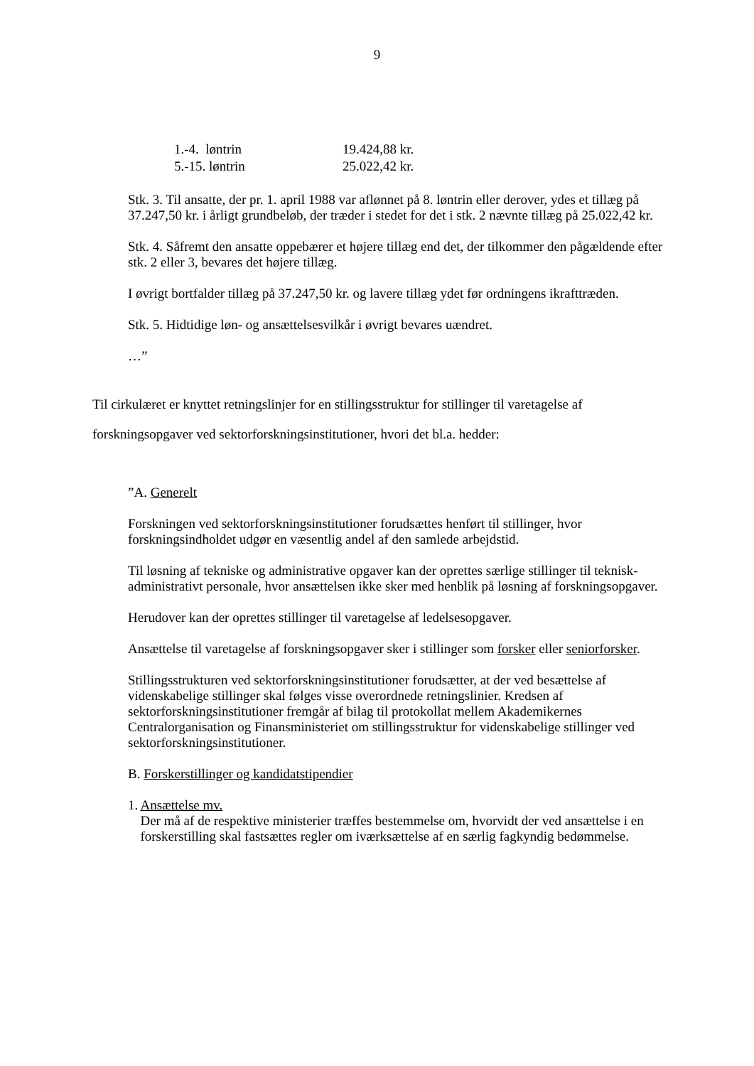9
| 1.-4. løntrin | 19.424,88 kr. |
| 5.-15. løntrin | 25.022,42 kr. |
Stk. 3. Til ansatte, der pr. 1. april 1988 var aflønnet på 8. løntrin eller derover, ydes et tillæg på 37.247,50 kr. i årligt grundbeløb, der træder i stedet for det i stk. 2 nævnte tillæg på 25.022,42 kr.
Stk. 4. Såfremt den ansatte oppebærer et højere tillæg end det, der tilkommer den pågældende efter stk. 2 eller 3, bevares det højere tillæg.
I øvrigt bortfalder tillæg på 37.247,50 kr. og lavere tillæg ydet før ordningens ikrafttræden.
Stk. 5. Hidtidige løn- og ansættelsesvilkår i øvrigt bevares uændret.
…”
Til cirkulæret er knyttet retningslinjer for en stillingsstruktur for stillinger til varetagelse af forskningsopgaver ved sektorforskningsinstitutioner, hvori det bl.a. hedder:
”A. Generelt
Forskningen ved sektorforskningsinstitutioner forudsættes henført til stillinger, hvor forskningsindholdet udgør en væsentlig andel af den samlede arbejdstid.
Til løsning af tekniske og administrative opgaver kan der oprettes særlige stillinger til teknisk-administrativt personale, hvor ansættelsen ikke sker med henblik på løsning af forskningsopgaver.
Herudover kan der oprettes stillinger til varetagelse af ledelsesopgaver.
Ansættelse til varetagelse af forskningsopgaver sker i stillinger som forsker eller seniorforsker.
Stillingsstrukturen ved sektorforskningsinstitutioner forudsætter, at der ved besættelse af videnskabelige stillinger skal følges visse overordnede retningslinier. Kredsen af sektorforskningsinstitutioner fremgår af bilag til protokollat mellem Akademikernes Centralorganisation og Finansministeriet om stillingsstruktur for videnskabelige stillinger ved sektorforskningsinstitutioner.
B. Forskerstillinger og kandidatstipendier
1. Ansættelse mv.
Der må af de respektive ministerier træffes bestemmelse om, hvorvidt der ved ansættelse i en forskerstilling skal fastsættes regler om iværksættelse af en særlig fagkyndig bedømmelse.